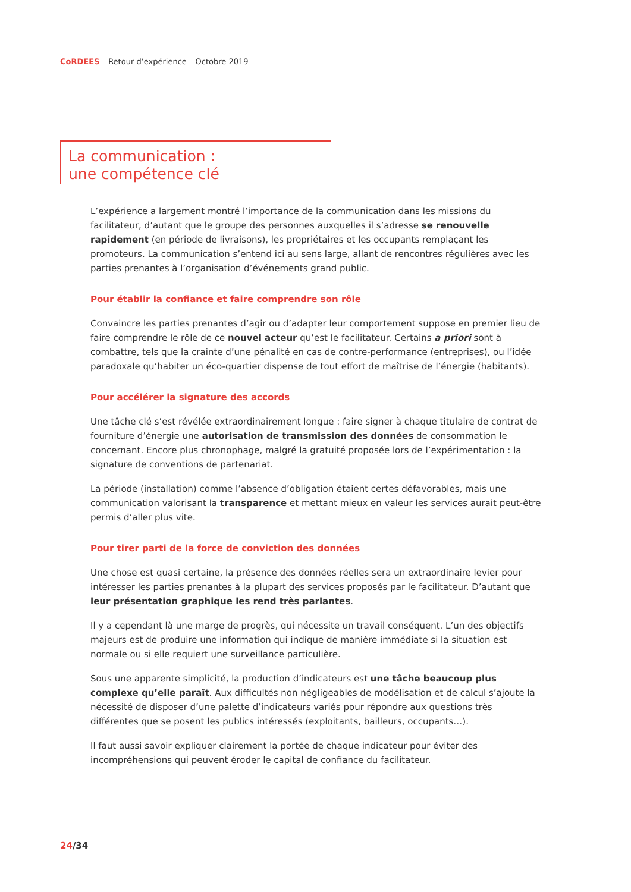CoRDEES – Retour d’expérience – Octobre 2019
La communication :
une compétence clé
L’expérience a largement montré l’importance de la communication dans les missions du facilitateur, d’autant que le groupe des personnes auxquelles il s’adresse se renouvelle rapidement (en période de livraisons), les propriétaires et les occupants remplaçant les promoteurs. La communication s’entend ici au sens large, allant de rencontres régulières avec les parties prenantes à l’organisation d’événements grand public.
Pour établir la confiance et faire comprendre son rôle
Convaincre les parties prenantes d’agir ou d’adapter leur comportement suppose en premier lieu de faire comprendre le rôle de ce nouvel acteur qu’est le facilitateur. Certains a priori sont à combattre, tels que la crainte d’une pénalité en cas de contre-performance (entreprises), ou l’idée paradoxale qu’habiter un éco-quartier dispense de tout effort de maîtrise de l’énergie (habitants).
Pour accélérer la signature des accords
Une tâche clé s’est révélée extraordinairement longue : faire signer à chaque titulaire de contrat de fourniture d’énergie une autorisation de transmission des données de consommation le concernant. Encore plus chronophage, malgré la gratuité proposée lors de l’expérimentation : la signature de conventions de partenariat.
La période (installation) comme l’absence d’obligation étaient certes défavorables, mais une communication valorisant la transparence et mettant mieux en valeur les services aurait peut-être permis d’aller plus vite.
Pour tirer parti de la force de conviction des données
Une chose est quasi certaine, la présence des données réelles sera un extraordinaire levier pour intéresser les parties prenantes à la plupart des services proposés par le facilitateur. D’autant que leur présentation graphique les rend très parlantes.
Il y a cependant là une marge de progrès, qui nécessite un travail conséquent. L’un des objectifs majeurs est de produire une information qui indique de manière immédiate si la situation est normale ou si elle requiert une surveillance particulière.
Sous une apparente simplicité, la production d’indicateurs est une tâche beaucoup plus complexe qu’elle paraît. Aux difficultés non négligeables de modélisation et de calcul s’ajoute la nécessité de disposer d’une palette d’indicateurs variés pour répondre aux questions très différentes que se posent les publics intéressés (exploitants, bailleurs, occupants…).
Il faut aussi savoir expliquer clairement la portée de chaque indicateur pour éviter des incompréhensions qui peuvent éroder le capital de confiance du facilitateur.
24/34